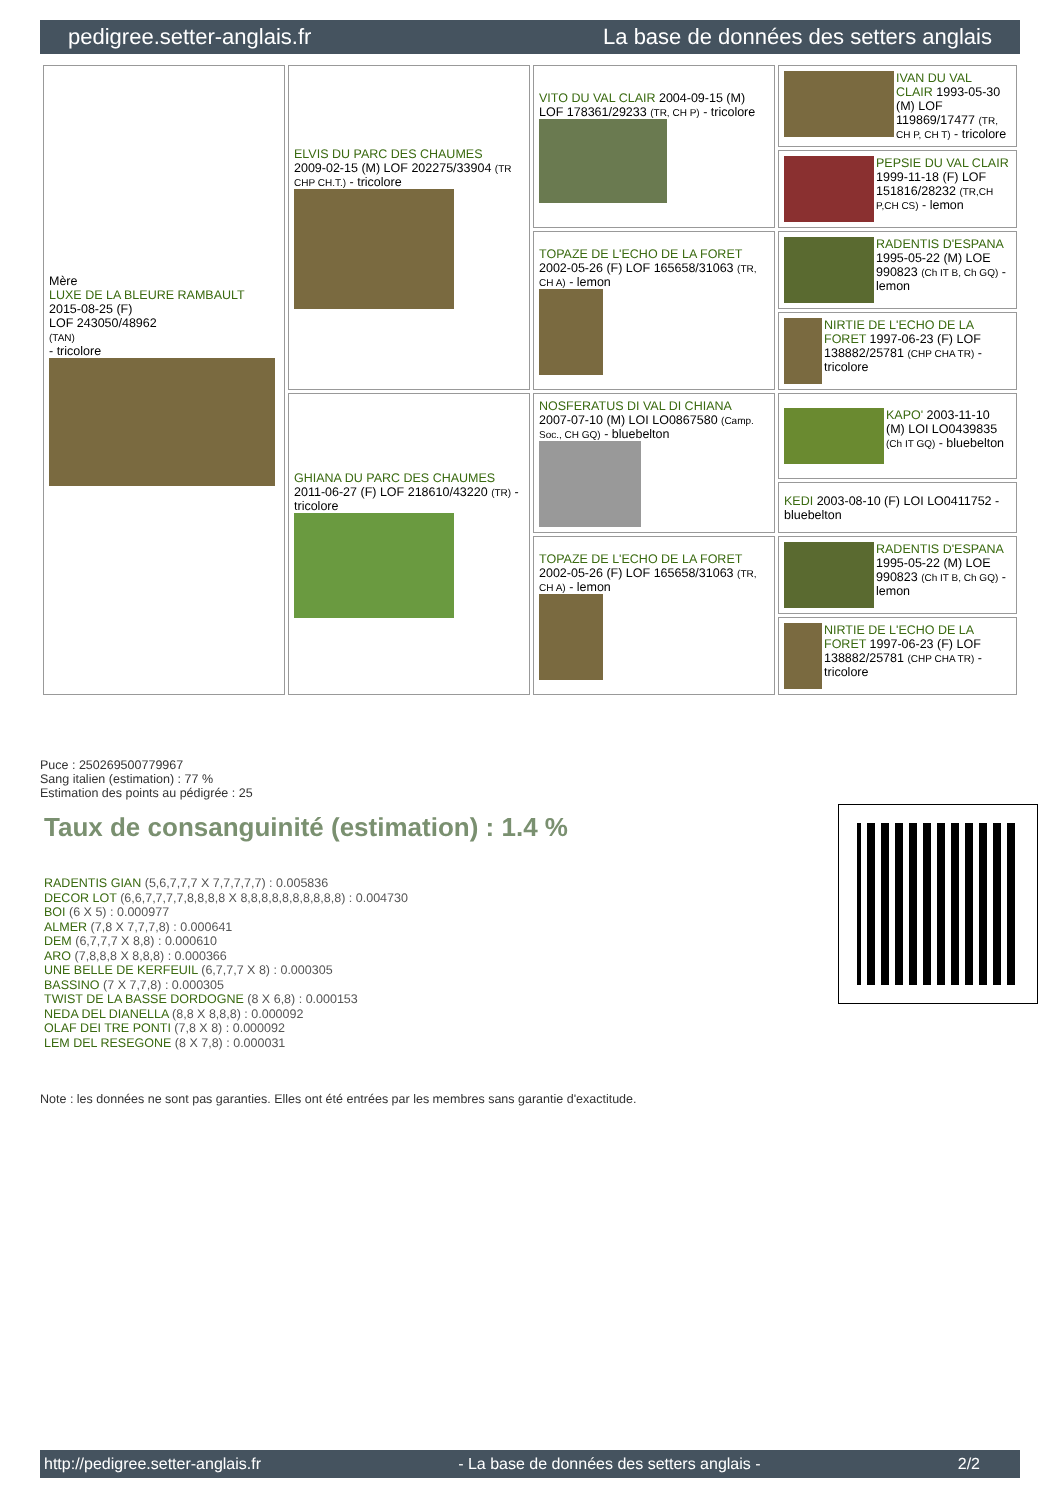pedigree.setter-anglais.fr La base de données des setters anglais
| Mère LUXE DE LA BLEURE RAMBAULT 2015-08-25 (F) LOF 243050/48962 (TAN) - tricolore | ELVIS DU PARC DES CHAUMES 2009-02-15 (M) LOF 202275/33904 (TR CHP CH.T.) - tricolore | VITO DU VAL CLAIR 2004-09-15 (M) LOF 178361/29233 (TR, CH P) - tricolore | IVAN DU VAL CLAIR 1993-05-30 (M) LOF 119869/17477 (TR, CH P, CH T) - tricolore |
| | | | PEPSIE DU VAL CLAIR 1999-11-18 (F) LOF 151816/28232 (TR,CH P,CH CS) - lemon |
| | | TOPAZE DE L'ECHO DE LA FORET 2002-05-26 (F) LOF 165658/31063 (TR, CH A) - lemon | RADENTIS D'ESPANA 1995-05-22 (M) LOE 990823 (Ch IT B, Ch GQ) - lemon |
| | | | NIRTIE DE L'ECHO DE LA FORET 1997-06-23 (F) LOF 138882/25781 (CHP CHA TR) - tricolore |
| | GHIANA DU PARC DES CHAUMES 2011-06-27 (F) LOF 218610/43220 (TR) - tricolore | NOSFERATUS DI VAL DI CHIANA 2007-07-10 (M) LOI LO0867580 (Camp. Soc., CH GQ) - bluebelton | KAPO' 2003-11-10 (M) LOI LO0439835 (Ch IT GQ) - bluebelton |
| | | | KEDI 2003-08-10 (F) LOI LO0411752 - bluebelton |
| | | TOPAZE DE L'ECHO DE LA FORET 2002-05-26 (F) LOF 165658/31063 (TR, CH A) - lemon | RADENTIS D'ESPANA 1995-05-22 (M) LOE 990823 (Ch IT B, Ch GQ) - lemon |
| | | | NIRTIE DE L'ECHO DE LA FORET 1997-06-23 (F) LOF 138882/25781 (CHP CHA TR) - tricolore |
Puce : 250269500779967
Sang italien (estimation) : 77 %
Estimation des points au pédigrée : 25
Taux de consanguinité (estimation) : 1.4 %
RADENTIS GIAN (5,6,7,7,7 X 7,7,7,7,7) : 0.005836
DECOR LOT (6,6,7,7,7,7,8,8,8,8 X 8,8,8,8,8,8,8,8,8,8) : 0.004730
BOI (6 X 5) : 0.000977
ALMER (7,8 X 7,7,7,8) : 0.000641
DEM (6,7,7,7 X 8,8) : 0.000610
ARO (7,8,8,8 X 8,8,8) : 0.000366
UNE BELLE DE KERFEUIL (6,7,7,7 X 8) : 0.000305
BASSINO (7 X 7,7,8) : 0.000305
TWIST DE LA BASSE DORDOGNE (8 X 6,8) : 0.000153
NEDA DEL DIANELLA (8,8 X 8,8,8) : 0.000092
OLAF DEI TRE PONTI (7,8 X 8) : 0.000092
LEM DEL RESEGONE (8 X 7,8) : 0.000031
Note : les données ne sont pas garanties. Elles ont été entrées par les membres sans garantie d'exactitude.
http://pedigree.setter-anglais.fr - La base de données des setters anglais - 2/2